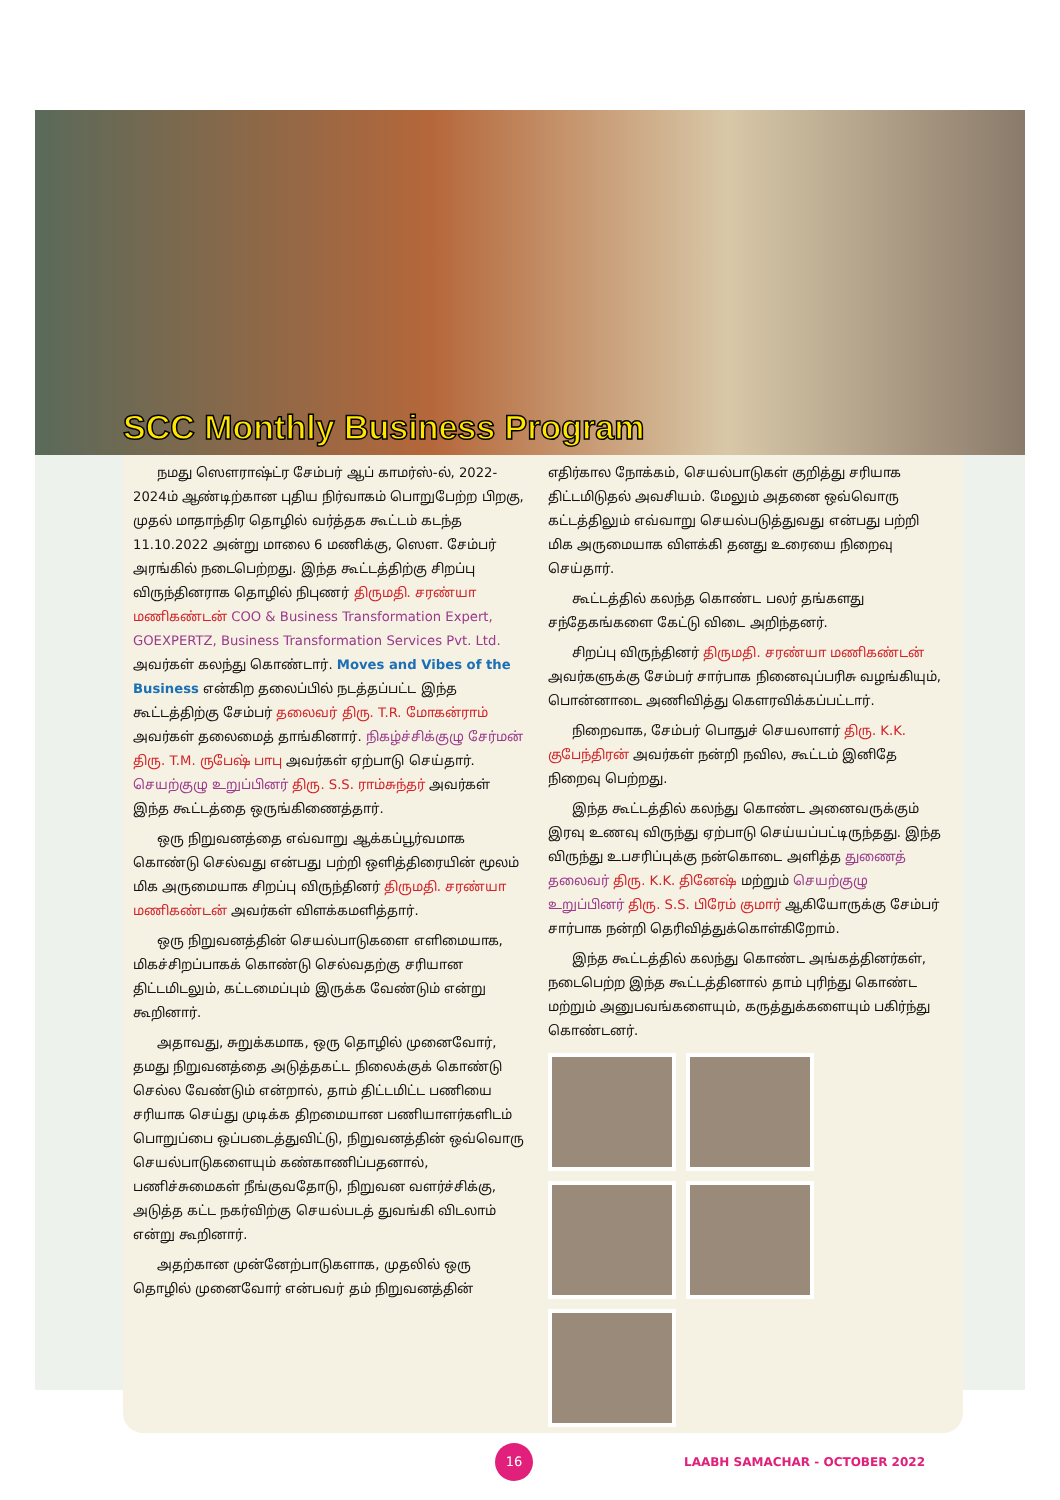SCC Monthly Business Program
நமது ஸௌராஷ்ட்ர சேம்பர் ஆப் காமர்ஸ்-ல், 2022-2024ம் ஆண்டிற்கான புதிய நிர்வாகம் பொறுபேற்ற பிறகு, முதல் மாதாந்திர தொழில் வர்த்தக கூட்டம் கடந்த 11.10.2022 அன்று மாலை 6 மணிக்கு, ஸௌ. சேம்பர் அரங்கில் நடைபெற்றது. இந்த கூட்டத்திற்கு சிறப்பு விருந்தினராக தொழில் நிபுணர் திருமதி. சரண்யா மணிகண்டன் COO & Business Transformation Expert, GOEXPERTZ, Business Transformation Services Pvt. Ltd. அவர்கள் கலந்து கொண்டார். Moves and Vibes of the Business என்கிற தலைப்பில் நடத்தப்பட்ட இந்த கூட்டத்திற்கு சேம்பர் தலைவர் திரு. T.R. மோகன்ராம் அவர்கள் தலைமைத் தாங்கினார். நிகழ்ச்சிக்குழு சேர்மன் திரு. T.M. ருபேஷ் பாபு அவர்கள் ஏற்பாடு செய்தார். செயற்குழு உறுப்பினர் திரு. S.S. ராம்சுந்தர் அவர்கள் இந்த கூட்டத்தை ஒருங்கிணைத்தார்.
ஒரு நிறுவனத்தை எவ்வாறு ஆக்கப்பூர்வமாக கொண்டு செல்வது என்பது பற்றி ஒளித்திரையின் மூலம் மிக அருமையாக சிறப்பு விருந்தினர் திருமதி. சரண்யா மணிகண்டன் அவர்கள் விளக்கமளித்தார்.
ஒரு நிறுவனத்தின் செயல்பாடுகளை எளிமையாக, மிகச்சிறப்பாகக் கொண்டு செல்வதற்கு சரியான திட்டமிடலும், கட்டமைப்பும் இருக்க வேண்டும் என்று கூறினார்.
அதாவது, சுறுக்கமாக, ஒரு தொழில் முனைவோர், தமது நிறுவனத்தை அடுத்தகட்ட நிலைக்குக் கொண்டு செல்ல வேண்டும் என்றால், தாம் திட்டமிட்ட பணியை சரியாக செய்து முடிக்க திறமையான பணியாளர்களிடம் பொறுப்பை ஒப்படைத்துவிட்டு, நிறுவனத்தின் ஒவ்வொரு செயல்பாடுகளையும் கண்காணிப்பதனால், பணிச்சுமைகள் நீங்குவதோடு, நிறுவன வளர்ச்சிக்கு, அடுத்த கட்ட நகர்விற்கு செயல்படத் துவங்கி விடலாம் என்று கூறினார்.
அதற்கான முன்னேற்பாடுகளாக, முதலில் ஒரு தொழில் முனைவோர் என்பவர் தம் நிறுவனத்தின்
எதிர்கால நோக்கம், செயல்பாடுகள் குறித்து சரியாக திட்டமிடுதல் அவசியம். மேலும் அதனை ஒவ்வொரு கட்டத்திலும் எவ்வாறு செயல்படுத்துவது என்பது பற்றி மிக அருமையாக விளக்கி தனது உரையை நிறைவு செய்தார்.
கூட்டத்தில் கலந்த கொண்ட பலர் தங்களது சந்தேகங்களை கேட்டு விடை அறிந்தனர்.
சிறப்பு விருந்தினர் திருமதி. சரண்யா மணிகண்டன் அவர்களுக்கு சேம்பர் சார்பாக நினைவுப்பரிசு வழங்கியும், பொன்னாடை அணிவித்து கௌரவிக்கப்பட்டார்.
நிறைவாக, சேம்பர் பொதுச் செயலாளர் திரு. K.K. குபேந்திரன் அவர்கள் நன்றி நவில, கூட்டம் இனிதே நிறைவு பெற்றது.
இந்த கூட்டத்தில் கலந்து கொண்ட அனைவருக்கும் இரவு உணவு விருந்து ஏற்பாடு செய்யப்பட்டிருந்தது. இந்த விருந்து உபசரிப்புக்கு நன்கொடை அளித்த துணைத் தலைவர் திரு. K.K. தினேஷ் மற்றும் செயற்குழு உறுப்பினர் திரு. S.S. பிரேம் குமார் ஆகியோருக்கு சேம்பர் சார்பாக நன்றி தெரிவித்துக்கொள்கிறோம்.
இந்த கூட்டத்தில் கலந்து கொண்ட அங்கத்தினர்கள், நடைபெற்ற இந்த கூட்டத்தினால் தாம் புரிந்து கொண்ட மற்றும் அனுபவங்களையும், கருத்துக்களையும் பகிர்ந்து கொண்டனர்.
16
LAABH SAMACHAR - OCTOBER 2022